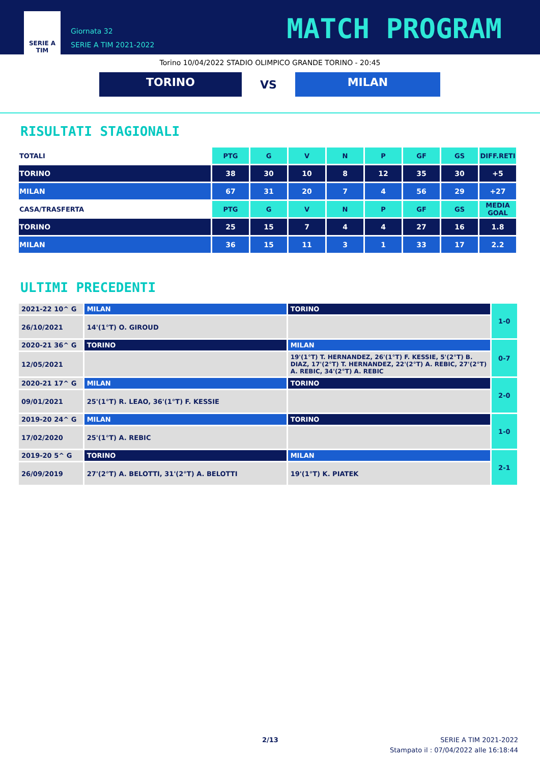SERIE A
TIM
Giornata 32
SERIE A TIM 2021-2022
MATCH PROGRAM
Torino 10/04/2022 STADIO OLIMPICO GRANDE TORINO - 20:45
TORINO
VS
MILAN
RISULTATI STAGIONALI
| TOTALI | PTG | G | V | N | P | GF | GS | DIFF.RETI |
| --- | --- | --- | --- | --- | --- | --- | --- | --- |
| TORINO | 38 | 30 | 10 | 8 | 12 | 35 | 30 | +5 |
| MILAN | 67 | 31 | 20 | 7 | 4 | 56 | 29 | +27 |
| CASA/TRASFERTA | PTG | G | V | N | P | GF | GS | MEDIA GOAL |
| TORINO | 25 | 15 | 7 | 4 | 4 | 27 | 16 | 1.8 |
| MILAN | 36 | 15 | 11 | 3 | 1 | 33 | 17 | 2.2 |
ULTIMI PRECEDENTI
| 2021-22 10^ G | MILAN | TORINO | 1-0 |
| 26/10/2021 | 14'(1°T) O. GIROUD | | |
| 2020-21 36^ G | TORINO | MILAN | 0-7 |
| 12/05/2021 | | 19'(1°T) T. HERNANDEZ, 26'(1°T) F. KESSIE, 5'(2°T) B. DIAZ, 17'(2°T) T. HERNANDEZ, 22'(2°T) A. REBIC, 27'(2°T) A. REBIC, 34'(2°T) A. REBIC | |
| 2020-21 17^ G | MILAN | TORINO | 2-0 |
| 09/01/2021 | 25'(1°T) R. LEAO, 36'(1°T) F. KESSIE | | |
| 2019-20 24^ G | MILAN | TORINO | 1-0 |
| 17/02/2020 | 25'(1°T) A. REBIC | | |
| 2019-20 5^ G | TORINO | MILAN | 2-1 |
| 26/09/2019 | 27'(2°T) A. BELOTTI, 31'(2°T) A. BELOTTI | 19'(1°T) K. PIATEK | |
2/13
SERIE A TIM 2021-2022
Stampato il : 07/04/2022 alle 16:18:44